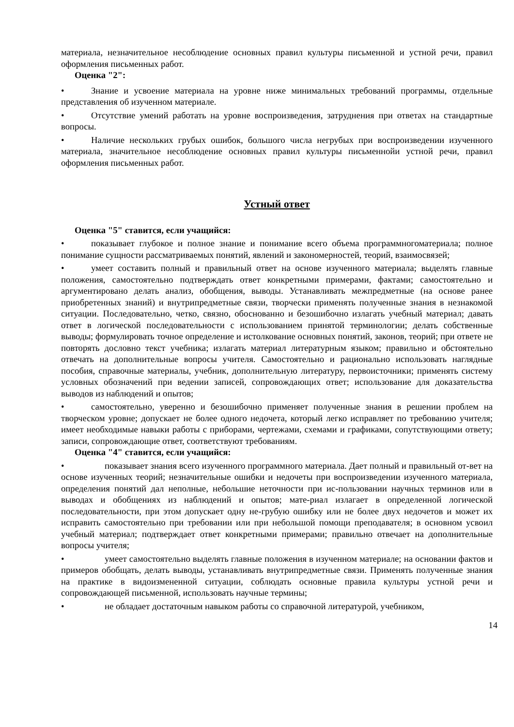материала, незначительное несоблюдение основных правил культуры письменной и устной речи, правил оформления письменных работ.
Оценка "2":
• Знание и усвоение материала на уровне ниже минимальных требований программы, отдельные представления об изученном материале.
• Отсутствие умений работать на уровне воспроизведения, затруднения при ответах на стандартные вопросы.
• Наличие нескольких грубых ошибок, большого числа негрубых при воспроизведении изученного материала, значительное несоблюдение основных правил культуры письменнойи устной речи, правил оформления письменных работ.
Устный ответ
Оценка "5" ставится, если учащийся:
• показывает глубокое и полное знание и понимание всего объема программногоматериала; полное понимание сущности рассматриваемых понятий, явлений и закономерностей, теорий, взаимосвязей;
• умеет составить полный и правильный ответ на основе изученного материала; выделять главные положения, самостоятельно подтверждать ответ конкретными примерами, фактами; самостоятельно и аргументировано делать анализ, обобщения, выводы. Устанавливать межпредметные (на основе ранее приобретенных знаний) и внутрипредметные связи, творчески применять полученные знания в незнакомой ситуации. Последовательно, четко, связно, обоснованно и безошибочно излагать учебный материал; давать ответ в логической последовательности с использованием принятой терминологии; делать собственные выводы; формулировать точное определение и истолкование основных понятий, законов, теорий; при ответе не повторять дословно текст учебника; излагать материал литературным языком; правильно и обстоятельно отвечать на дополнительные вопросы учителя. Самостоятельно и рационально использовать наглядные пособия, справочные материалы, учебник, дополнительную литературу, первоисточники; применять систему условных обозначений при ведении записей, сопровождающих ответ; использование для доказательства выводов из наблюдений и опытов;
• самостоятельно, уверенно и безошибочно применяет полученные знания в решении проблем на творческом уровне; допускает не более одного недочета, который легко исправляет по требованию учителя; имеет необходимые навыки работы с приборами, чертежами, схемами и графиками, сопутствующими ответу; записи, сопровождающие ответ, соответствуют требованиям.
Оценка "4" ставится, если учащийся:
• показывает знания всего изученного программного материала. Дает полный и правильный от-вет на основе изученных теорий; незначительные ошибки и недочеты при воспроизведении изученного материала, определения понятий дал неполные, небольшие неточности при ис-пользовании научных терминов или в выводах и обобщениях из наблюдений и опытов; мате-риал излагает в определенной логической последовательности, при этом допускает одну не-грубую ошибку или не более двух недочетов и может их исправить самостоятельно при требовании или при небольшой помощи преподавателя; в основном усвоил учебный материал; подтверждает ответ конкретными примерами; правильно отвечает на дополнительные вопросы учителя;
• умеет самостоятельно выделять главные положения в изученном материале; на основании фактов и примеров обобщать, делать выводы, устанавливать внутрипредметные связи. Применять полученные знания на практике в видоизмененной ситуации, соблюдать основные правила культуры устной речи и сопровождающей письменной, использовать научные термины;
• не обладает достаточным навыком работы со справочной литературой, учебником,
14